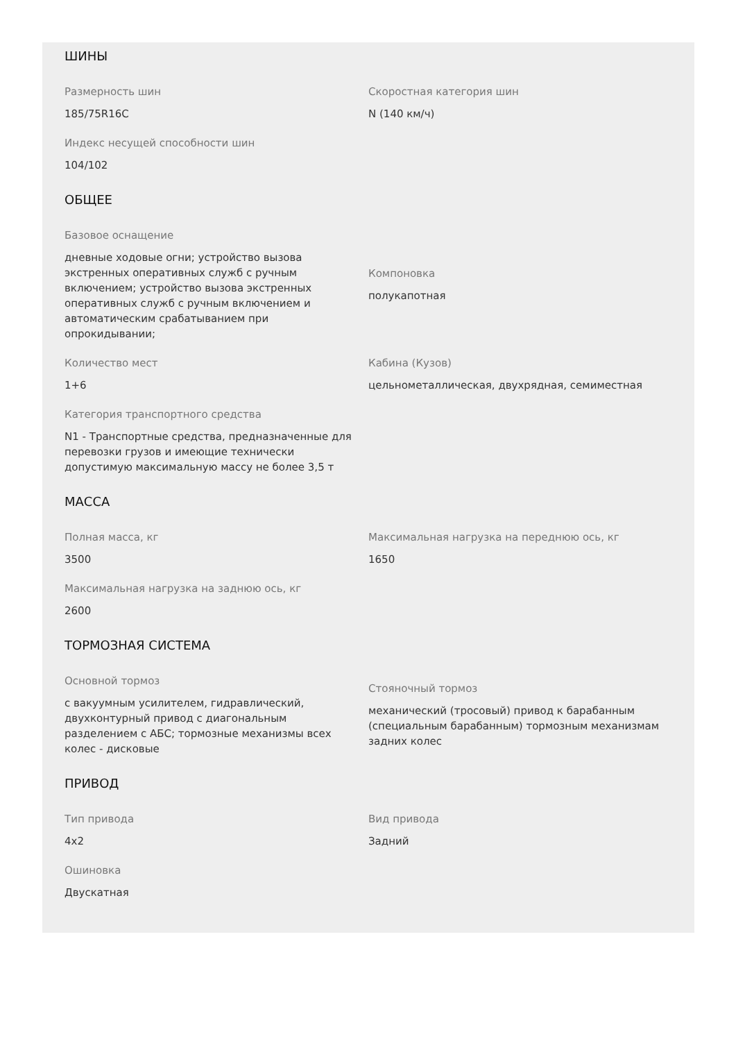ШИНЫ
Размерность шин
185/75R16C
Скоростная категория шин
N (140 км/ч)
Индекс несущей способности шин
104/102
ОБЩЕЕ
Базовое оснащение
дневные ходовые огни; устройство вызова экстренных оперативных служб с ручным включением; устройство вызова экстренных оперативных служб с ручным включением и автоматическим срабатыванием при опрокидывании;
Компоновка
полукапотная
Количество мест
1+6
Кабина (Кузов)
цельнометаллическая, двухрядная, семиместная
Категория транспортного средства
N1 - Транспортные средства, предназначенные для перевозки грузов и имеющие технически допустимую максимальную массу не более 3,5 т
МАССА
Полная масса, кг
3500
Максимальная нагрузка на переднюю ось, кг
1650
Максимальная нагрузка на заднюю ось, кг
2600
ТОРМОЗНАЯ СИСТЕМА
Основной тормоз
с вакуумным усилителем, гидравлический, двухконтурный привод с диагональным разделением с АБС; тормозные механизмы всех колес - дисковые
Стояночный тормоз
механический (тросовый) привод к барабанным (специальным барабанным) тормозным механизмам задних колес
ПРИВОД
Тип привода
4x2
Вид привода
Задний
Ошиновка
Двускатная